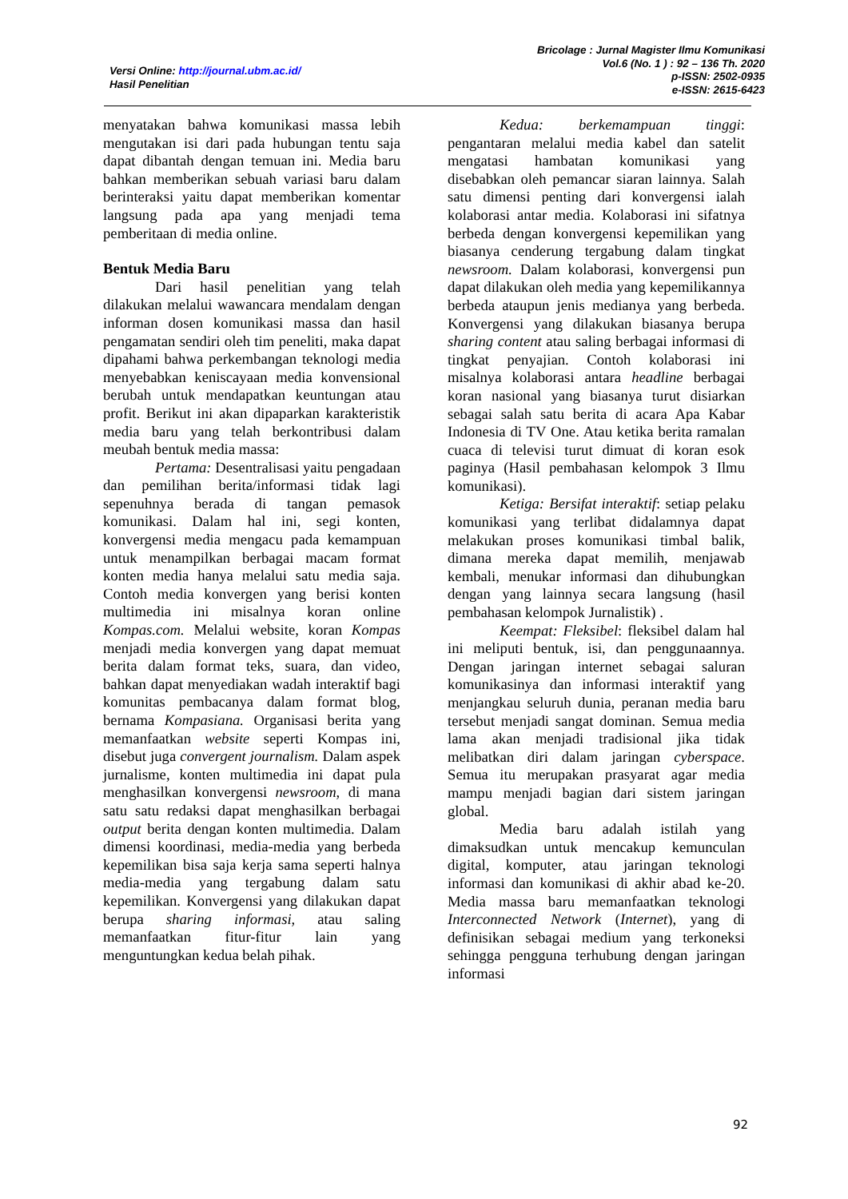Versi Online: http://journal.ubm.ac.id/
Hasil Penelitian
Bricolage : Jurnal Magister Ilmu Komunikasi
Vol.6 (No. 1 ) : 92 – 136 Th. 2020
p-ISSN: 2502-0935
e-ISSN: 2615-6423
menyatakan bahwa komunikasi massa lebih mengutakan isi dari pada hubungan tentu saja dapat dibantah dengan temuan ini. Media baru bahkan memberikan sebuah variasi baru dalam berinteraksi yaitu dapat memberikan komentar langsung pada apa yang menjadi tema pemberitaan di media online.
Bentuk Media Baru
Dari hasil penelitian yang telah dilakukan melalui wawancara mendalam dengan informan dosen komunikasi massa dan hasil pengamatan sendiri oleh tim peneliti, maka dapat dipahami bahwa perkembangan teknologi media menyebabkan keniscayaan media konvensional berubah untuk mendapatkan keuntungan atau profit. Berikut ini akan dipaparkan karakteristik media baru yang telah berkontribusi dalam meubah bentuk media massa:
Pertama: Desentralisasi yaitu pengadaan dan pemilihan berita/informasi tidak lagi sepenuhnya berada di tangan pemasok komunikasi. Dalam hal ini, segi konten, konvergensi media mengacu pada kemampuan untuk menampilkan berbagai macam format konten media hanya melalui satu media saja. Contoh media konvergen yang berisi konten multimedia ini misalnya koran online Kompas.com. Melalui website, koran Kompas menjadi media konvergen yang dapat memuat berita dalam format teks, suara, dan video, bahkan dapat menyediakan wadah interaktif bagi komunitas pembacanya dalam format blog, bernama Kompasiana. Organisasi berita yang memanfaatkan website seperti Kompas ini, disebut juga convergent journalism. Dalam aspek jurnalisme, konten multimedia ini dapat pula menghasilkan konvergensi newsroom, di mana satu satu redaksi dapat menghasilkan berbagai output berita dengan konten multimedia. Dalam dimensi koordinasi, media-media yang berbeda kepemilikan bisa saja kerja sama seperti halnya media-media yang tergabung dalam satu kepemilikan. Konvergensi yang dilakukan dapat berupa sharing informasi, atau saling memanfaatkan fitur-fitur lain yang menguntungkan kedua belah pihak.
Kedua: berkemampuan tinggi: pengantaran melalui media kabel dan satelit mengatasi hambatan komunikasi yang disebabkan oleh pemancar siaran lainnya. Salah satu dimensi penting dari konvergensi ialah kolaborasi antar media. Kolaborasi ini sifatnya berbeda dengan konvergensi kepemilikan yang biasanya cenderung tergabung dalam tingkat newsroom. Dalam kolaborasi, konvergensi pun dapat dilakukan oleh media yang kepemilikannya berbeda ataupun jenis medianya yang berbeda. Konvergensi yang dilakukan biasanya berupa sharing content atau saling berbagai informasi di tingkat penyajian. Contoh kolaborasi ini misalnya kolaborasi antara headline berbagai koran nasional yang biasanya turut disiarkan sebagai salah satu berita di acara Apa Kabar Indonesia di TV One. Atau ketika berita ramalan cuaca di televisi turut dimuat di koran esok paginya (Hasil pembahasan kelompok 3 Ilmu komunikasi).
Ketiga: Bersifat interaktif: setiap pelaku komunikasi yang terlibat didalamnya dapat melakukan proses komunikasi timbal balik, dimana mereka dapat memilih, menjawab kembali, menukar informasi dan dihubungkan dengan yang lainnya secara langsung (hasil pembahasan kelompok Jurnalistik) .
Keempat: Fleksibel: fleksibel dalam hal ini meliputi bentuk, isi, dan penggunaannya. Dengan jaringan internet sebagai saluran komunikasinya dan informasi interaktif yang menjangkau seluruh dunia, peranan media baru tersebut menjadi sangat dominan. Semua media lama akan menjadi tradisional jika tidak melibatkan diri dalam jaringan cyberspace. Semua itu merupakan prasyarat agar media mampu menjadi bagian dari sistem jaringan global.
Media baru adalah istilah yang dimaksudkan untuk mencakup kemunculan digital, komputer, atau jaringan teknologi informasi dan komunikasi di akhir abad ke-20. Media massa baru memanfaatkan teknologi Interconnected Network (Internet), yang di definisikan sebagai medium yang terkoneksi sehingga pengguna terhubung dengan jaringan informasi
92